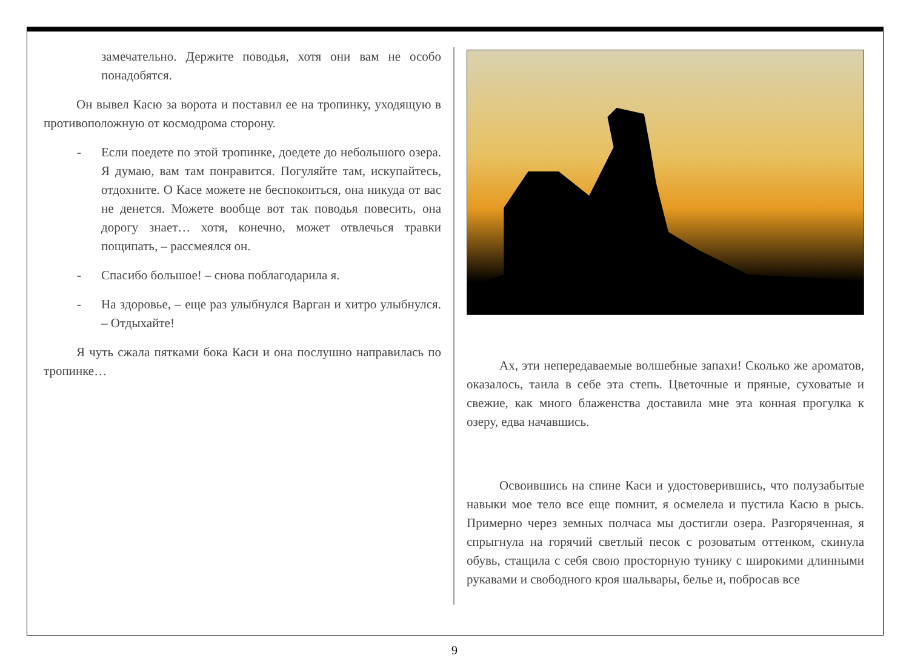замечательно. Держите поводья, хотя они вам не особо понадобятся.
Он вывел Касю за ворота и поставил ее на тропинку, уходящую в противоположную от космодрома сторону.
- Если поедете по этой тропинке, доедете до небольшого озера. Я думаю, вам там понравится. Погуляйте там, искупайтесь, отдохните. О Касе можете не беспокоиться, она никуда от вас не денется. Можете вообще вот так поводья повесить, она дорогу знает… хотя, конечно, может отвлечься травки пощипать, – рассмеялся он.
- Спасибо большое! – снова поблагодарила я.
- На здоровье, – еще раз улыбнулся Варган и хитро улыбнулся. – Отдыхайте!
Я чуть сжала пятками бока Каси и она послушно направилась по тропинке…
Ах, эти непередаваемые волшебные запахи! Сколько же ароматов, оказалось, таила в себе эта степь. Цветочные и пряные, суховатые и свежие, как много блаженства доставила мне эта конная прогулка к озеру, едва начавшись.
Освоившись на спине Каси и удостоверившись, что полузабытые навыки мое тело все еще помнит, я осмелела и пустила Касю в рысь. Примерно через земных полчаса мы достигли озера. Разгоряченная, я спрыгнула на горячий светлый песок с розоватым оттенком, скинула обувь, стащила с себя свою просторную тунику с широкими длинными рукавами и свободного кроя шальвары, белье и, побросав все
9